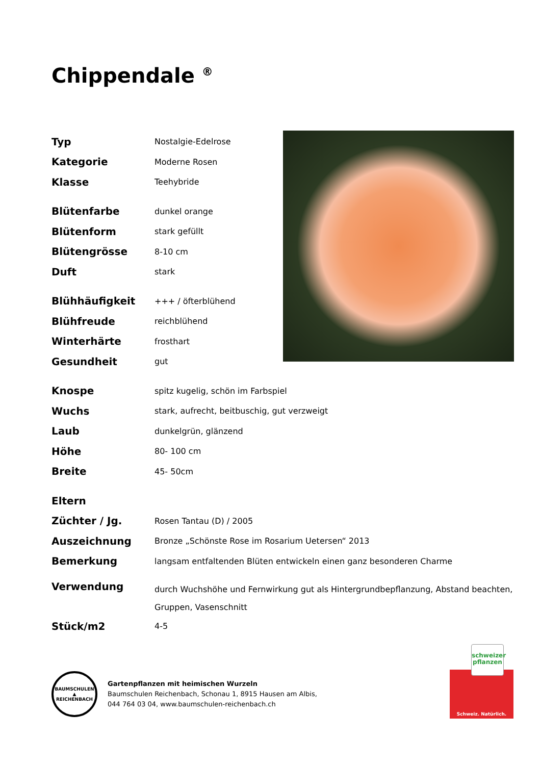Chippendale <sup>®</sup>
| Typ | Nostalgie-Edelrose |
| Kategorie | Moderne Rosen |
| Klasse | Teehybride |
| Blütenfarbe | dunkel orange |
| Blütenform | stark gefüllt |
| Blütengrösse | 8-10 cm |
| Duft | stark |
| Blühhäufigkeit | +++ / öfterblühend |
| Blühfreude | reichblühend |
| Winterhärte | frosthart |
| Gesundheit | gut |
| Knospe | spitz kugelig, schön im Farbspiel |
| Wuchs | stark, aufrecht, beitbuschig, gut verzweigt |
| Laub | dunkelgrün, glänzend |
| Höhe | 80- 100 cm |
| Breite | 45- 50cm |
| Eltern | |
| Züchter / Jg. | Rosen Tantau (D) / 2005 |
| Auszeichnung | Bronze „Schönste Rose im Rosarium Uetersen“ 2013 |
| Bemerkung | langsam entfaltenden Blüten entwickeln einen ganz besonderen Charme |
| Verwendung | durch Wuchshöhe und Fernwirkung gut als Hintergrundbepflanzung, Abstand beachten, Gruppen, Vasenschnitt |
| Stück/m2 | 4-5 |
BAUMSCHULEN ▲ REICHENBACH
Gartenpflanzen mit heimischen Wurzeln
Baumschulen Reichenbach, Schonau 1, 8915 Hausen am Albis,
044 764 03 04, www.baumschulen-reichenbach.ch
schweizer
pflanzen
Schweiz. Natürlich.